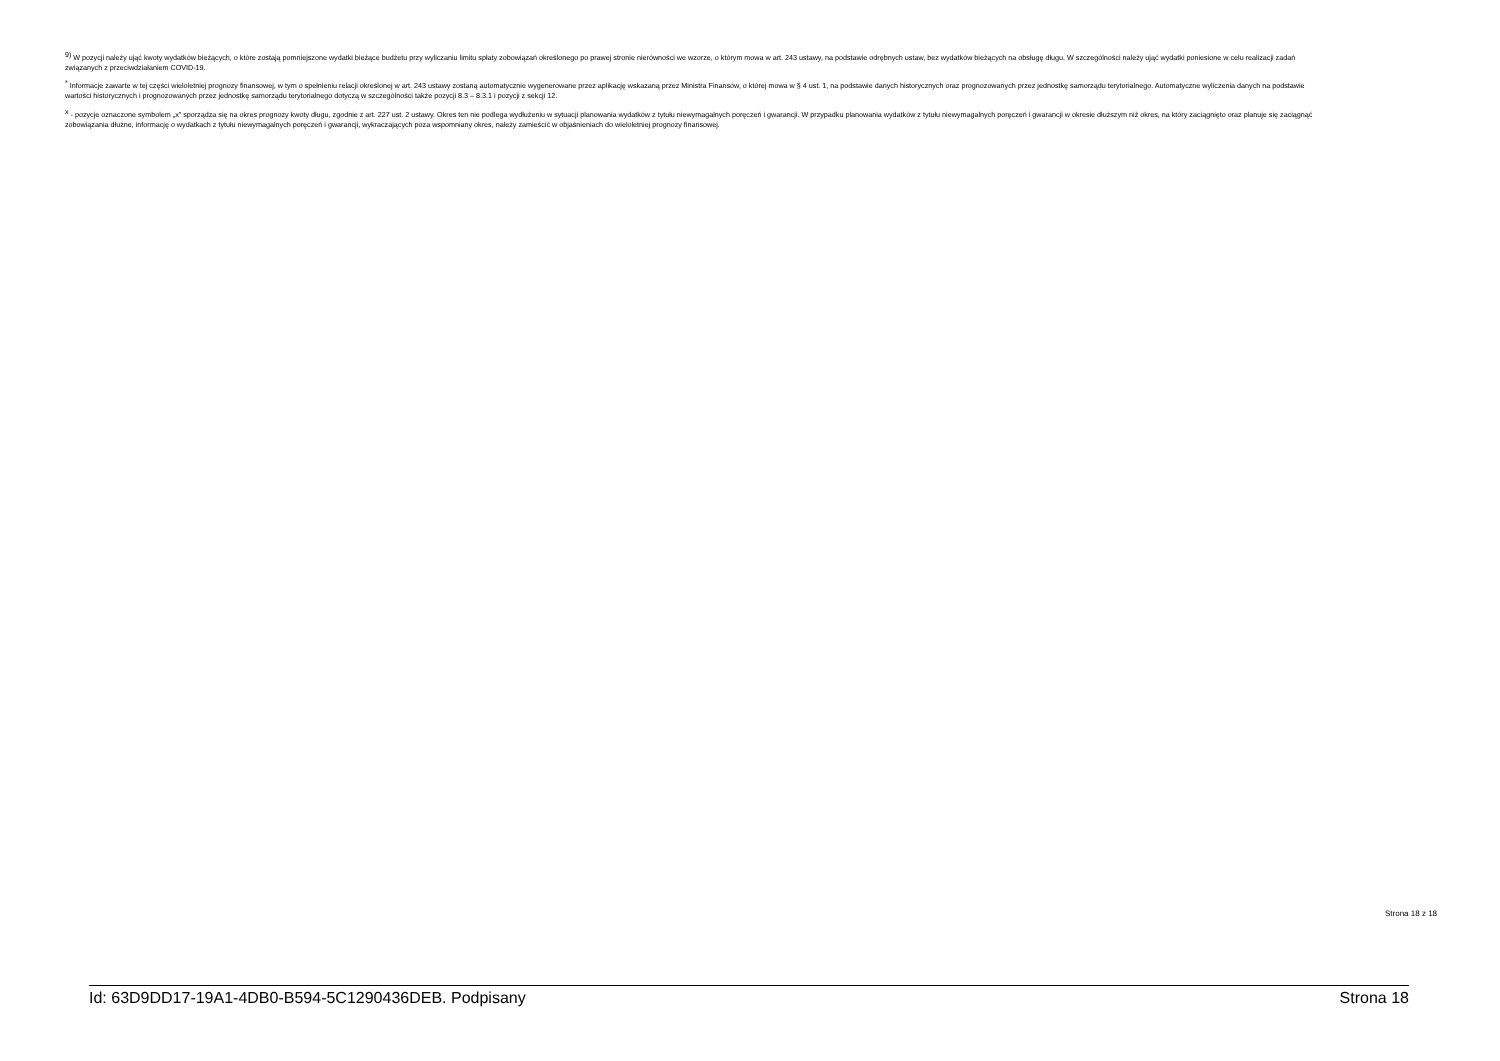<sup>9)</sup> W pozycji należy ująć kwoty wydatków bieżących, o które zostają pomniejszone wydatki bieżące budżetu przy wyliczaniu limitu spłaty zobowiązań określonego po prawej stronie nierówności we wzorze, o którym mowa w art. 243 ustawy, na podstawie odrębnych ustaw, bez wydatków bieżących na obsługę długu. W szczególności należy ująć wydatki poniesione w celu realizacji zadań związanych z przeciwdziałaniem COVID-19.
<sup>*</sup> Informacje zawarte w tej części wieloletniej prognozy finansowej, w tym o spełnieniu relacji określonej w art. 243 ustawy zostaną automatycznie wygenerowane przez aplikację wskazaną przez Ministra Finansów, o której mowa w § 4 ust. 1, na podstawie danych historycznych oraz prognozowanych przez jednostkę samorządu terytorialnego. Automatyczne wyliczenia danych na podstawie wartości historycznych i prognozowanych przez jednostkę samorządu terytorialnego dotyczą w szczególności także pozycji 8.3 – 8.3.1 i pozycji z sekcji 12.
<sup>x</sup> - pozycje oznaczone symbolem „x” sporządza się na okres prognozy kwoty długu, zgodnie z art. 227 ust. 2 ustawy. Okres ten nie podlega wydłużeniu w sytuacji planowania wydatków z tytułu niewymagalnych poręczeń i gwarancji. W przypadku planowania wydatków z tytułu niewymagalnych poręczeń i gwarancji w okresie dłuższym niż okres, na który zaciągnięto oraz planuje się zaciągnąć zobowiązania dłużne, informację o wydatkach z tytułu niewymagalnych poręczeń i gwarancji, wykraczających poza wspomniany okres, należy zamieścić w objaśnieniach do wieloletniej prognozy finansowej.
Strona 18 z 18
Id: 63D9DD17-19A1-4DB0-B594-5C1290436DEB. Podpisany Strona 18